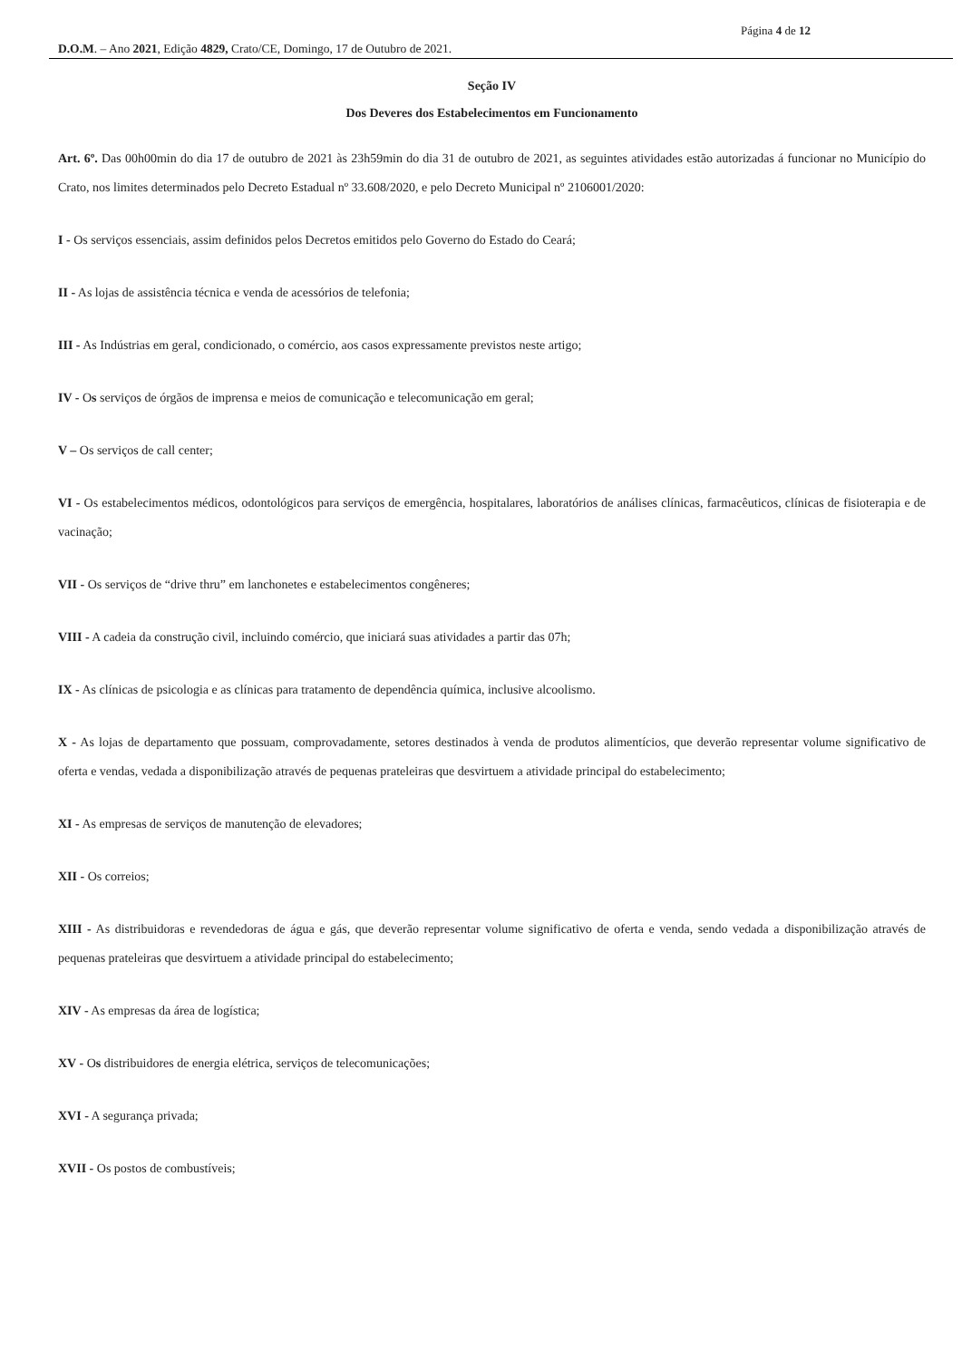Página 4 de 12
D.O.M. – Ano 2021, Edição 4829, Crato/CE, Domingo, 17 de Outubro de 2021.
Seção IV
Dos Deveres dos Estabelecimentos em Funcionamento
Art. 6º. Das 00h00min do dia 17 de outubro de 2021 às 23h59min do dia 31 de outubro de 2021, as seguintes atividades estão autorizadas á funcionar no Município do Crato, nos limites determinados pelo Decreto Estadual nº 33.608/2020, e pelo Decreto Municipal nº 2106001/2020:
I - Os serviços essenciais, assim definidos pelos Decretos emitidos pelo Governo do Estado do Ceará;
II - As lojas de assistência técnica e venda de acessórios de telefonia;
III - As Indústrias em geral, condicionado, o comércio, aos casos expressamente previstos neste artigo;
IV - Os serviços de órgãos de imprensa e meios de comunicação e telecomunicação em geral;
V – Os serviços de call center;
VI - Os estabelecimentos médicos, odontológicos para serviços de emergência, hospitalares, laboratórios de análises clínicas, farmacêuticos, clínicas de fisioterapia e de vacinação;
VII - Os serviços de “drive thru” em lanchonetes e estabelecimentos congêneres;
VIII - A cadeia da construção civil, incluindo comércio, que iniciará suas atividades a partir das 07h;
IX - As clínicas de psicologia e as clínicas para tratamento de dependência química, inclusive alcoolismo.
X - As lojas de departamento que possuam, comprovadamente, setores destinados à venda de produtos alimentícios, que deverão representar volume significativo de oferta e vendas, vedada a disponibilização através de pequenas prateleiras que desvirtuem a atividade principal do estabelecimento;
XI - As empresas de serviços de manutenção de elevadores;
XII - Os correios;
XIII - As distribuidoras e revendedoras de água e gás, que deverão representar volume significativo de oferta e venda, sendo vedada a disponibilização através de pequenas prateleiras que desvirtuem a atividade principal do estabelecimento;
XIV - As empresas da área de logística;
XV - Os distribuidores de energia elétrica, serviços de telecomunicações;
XVI - A segurança privada;
XVII - Os postos de combustíveis;